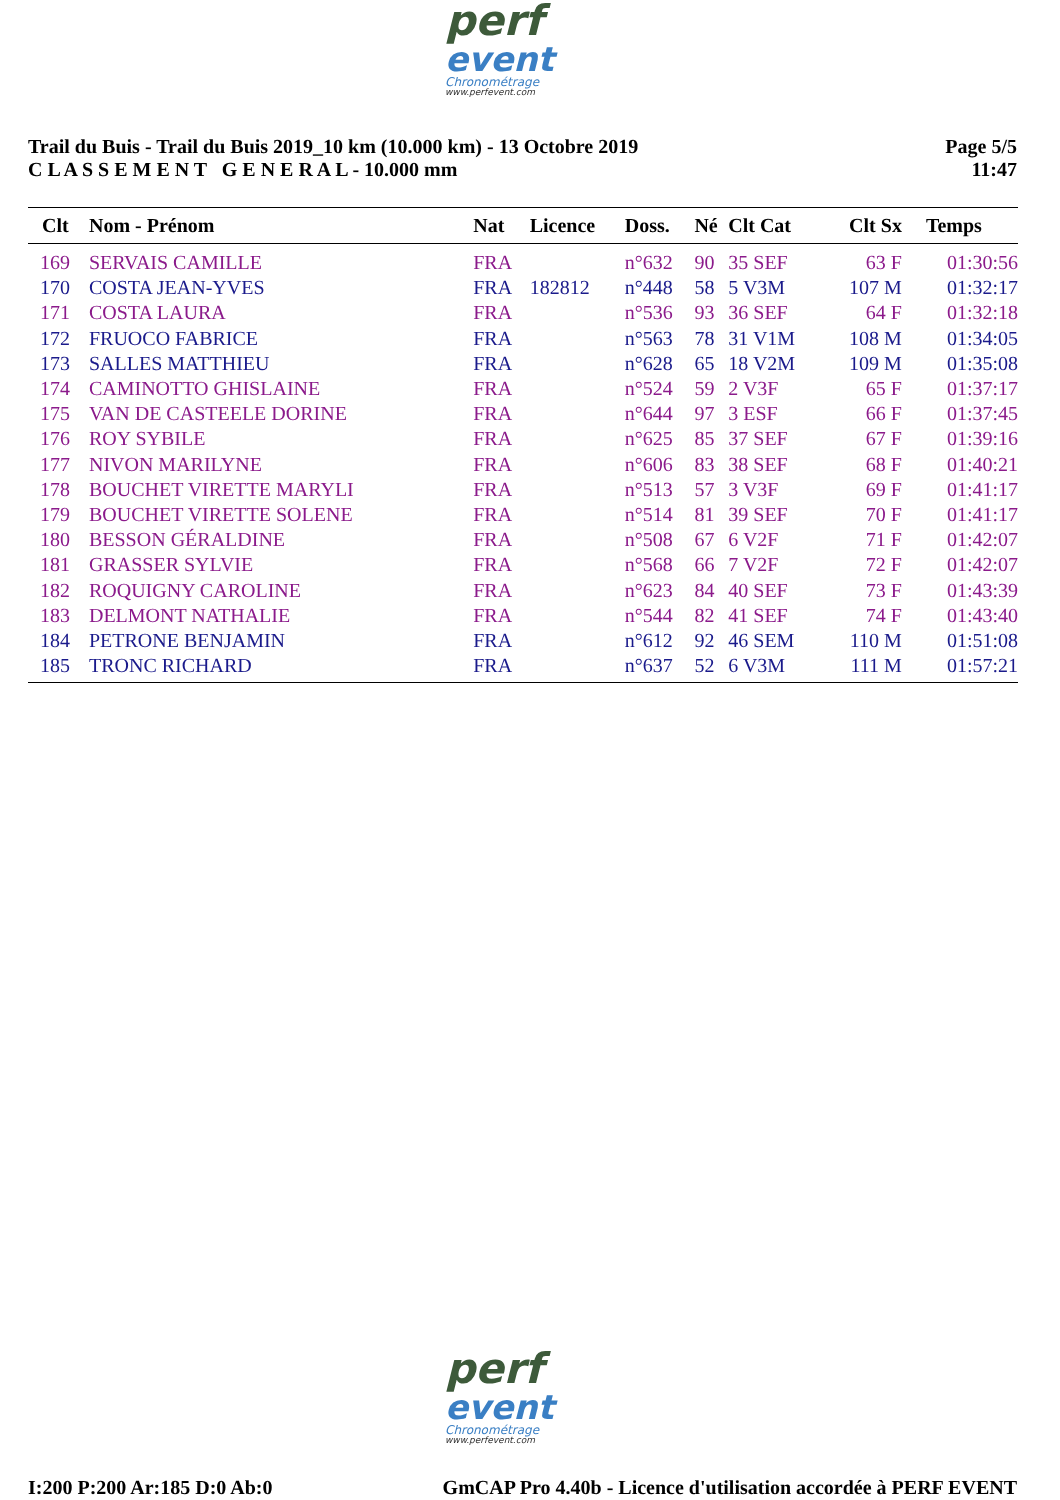perf
event
Chronométrage
www.perfevent.com
Trail du Buis - Trail du Buis 2019_10 km (10.000 km) - 13 Octobre 2019
C L A S S E M E N T G E N E R A L - 10.000 mm
Page 5/5
11:47
| Clt | Nom - Prénom | Nat | Licence | Doss. | Né | Clt Cat | Clt Sx | Temps |
| --- | --- | --- | --- | --- | --- | --- | --- | --- |
| 169 | SERVAIS CAMILLE | FRA | | n°632 | 90 | 35 SEF | 63 F | 01:30:56 |
| 170 | COSTA JEAN-YVES | FRA | 182812 | n°448 | 58 | 5 V3M | 107 M | 01:32:17 |
| 171 | COSTA LAURA | FRA | | n°536 | 93 | 36 SEF | 64 F | 01:32:18 |
| 172 | FRUOCO FABRICE | FRA | | n°563 | 78 | 31 V1M | 108 M | 01:34:05 |
| 173 | SALLES MATTHIEU | FRA | | n°628 | 65 | 18 V2M | 109 M | 01:35:08 |
| 174 | CAMINOTTO GHISLAINE | FRA | | n°524 | 59 | 2 V3F | 65 F | 01:37:17 |
| 175 | VAN DE CASTEELE DORINE | FRA | | n°644 | 97 | 3 ESF | 66 F | 01:37:45 |
| 176 | ROY SYBILE | FRA | | n°625 | 85 | 37 SEF | 67 F | 01:39:16 |
| 177 | NIVON MARILYNE | FRA | | n°606 | 83 | 38 SEF | 68 F | 01:40:21 |
| 178 | BOUCHET VIRETTE MARYLI | FRA | | n°513 | 57 | 3 V3F | 69 F | 01:41:17 |
| 179 | BOUCHET VIRETTE SOLENE | FRA | | n°514 | 81 | 39 SEF | 70 F | 01:41:17 |
| 180 | BESSON GÉRALDINE | FRA | | n°508 | 67 | 6 V2F | 71 F | 01:42:07 |
| 181 | GRASSER SYLVIE | FRA | | n°568 | 66 | 7 V2F | 72 F | 01:42:07 |
| 182 | ROQUIGNY CAROLINE | FRA | | n°623 | 84 | 40 SEF | 73 F | 01:43:39 |
| 183 | DELMONT NATHALIE | FRA | | n°544 | 82 | 41 SEF | 74 F | 01:43:40 |
| 184 | PETRONE BENJAMIN | FRA | | n°612 | 92 | 46 SEM | 110 M | 01:51:08 |
| 185 | TRONC RICHARD | FRA | | n°637 | 52 | 6 V3M | 111 M | 01:57:21 |
perf
event
Chronométrage
www.perfevent.com
I:200 P:200 Ar:185 D:0 Ab:0 GmCAP Pro 4.40b - Licence d'utilisation accordée à PERF EVENT